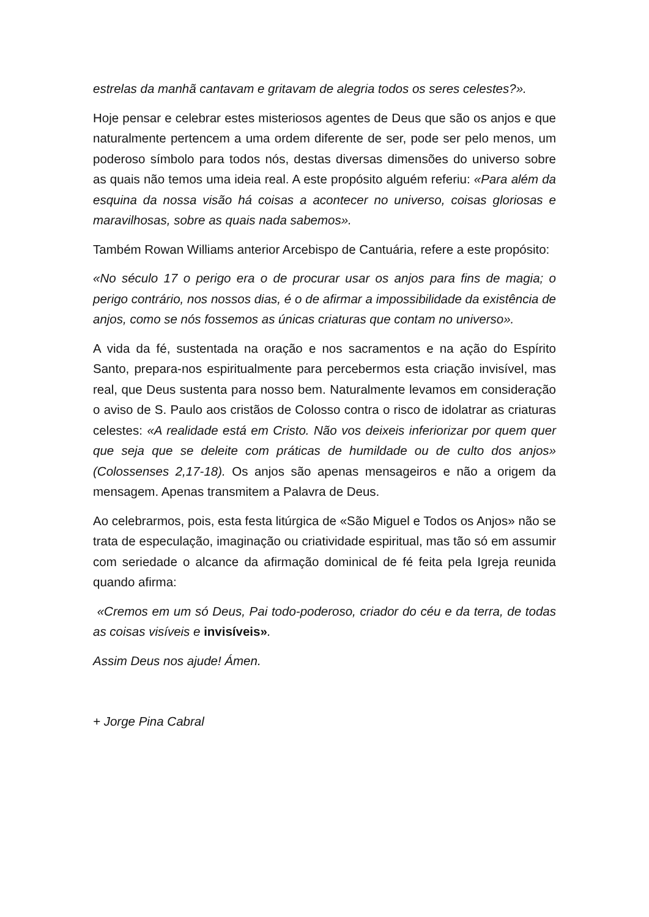estrelas da manhã cantavam e gritavam de alegria todos os seres celestes?».
Hoje pensar e celebrar estes misteriosos agentes de Deus que são os anjos e que naturalmente pertencem a uma ordem diferente de ser, pode ser pelo menos, um poderoso símbolo para todos nós, destas diversas dimensões do universo sobre as quais não temos uma ideia real. A este propósito alguém referiu: «Para além da esquina da nossa visão há coisas a acontecer no universo, coisas gloriosas e maravilhosas, sobre as quais nada sabemos».
Também Rowan Williams anterior Arcebispo de Cantuária, refere a este propósito:
«No século 17 o perigo era o de procurar usar os anjos para fins de magia; o perigo contrário, nos nossos dias, é o de afirmar a impossibilidade da existência de anjos, como se nós fossemos as únicas criaturas que contam no universo».
A vida da fé, sustentada na oração e nos sacramentos e na ação do Espírito Santo, prepara-nos espiritualmente para percebermos esta criação invisível, mas real, que Deus sustenta para nosso bem. Naturalmente levamos em consideração o aviso de S. Paulo aos cristãos de Colosso contra o risco de idolatrar as criaturas celestes: «A realidade está em Cristo. Não vos deixeis inferiorizar por quem quer que seja que se deleite com práticas de humildade ou de culto dos anjos» (Colossenses 2,17-18). Os anjos são apenas mensageiros e não a origem da mensagem. Apenas transmitem a Palavra de Deus.
Ao celebrarmos, pois, esta festa litúrgica de «São Miguel e Todos os Anjos» não se trata de especulação, imaginação ou criatividade espiritual, mas tão só em assumir com seriedade o alcance da afirmação dominical de fé feita pela Igreja reunida quando afirma:
«Cremos em um só Deus, Pai todo-poderoso, criador do céu e da terra, de todas as coisas visíveis e invisíveis».
Assim Deus nos ajude! Ámen.
+ Jorge Pina Cabral